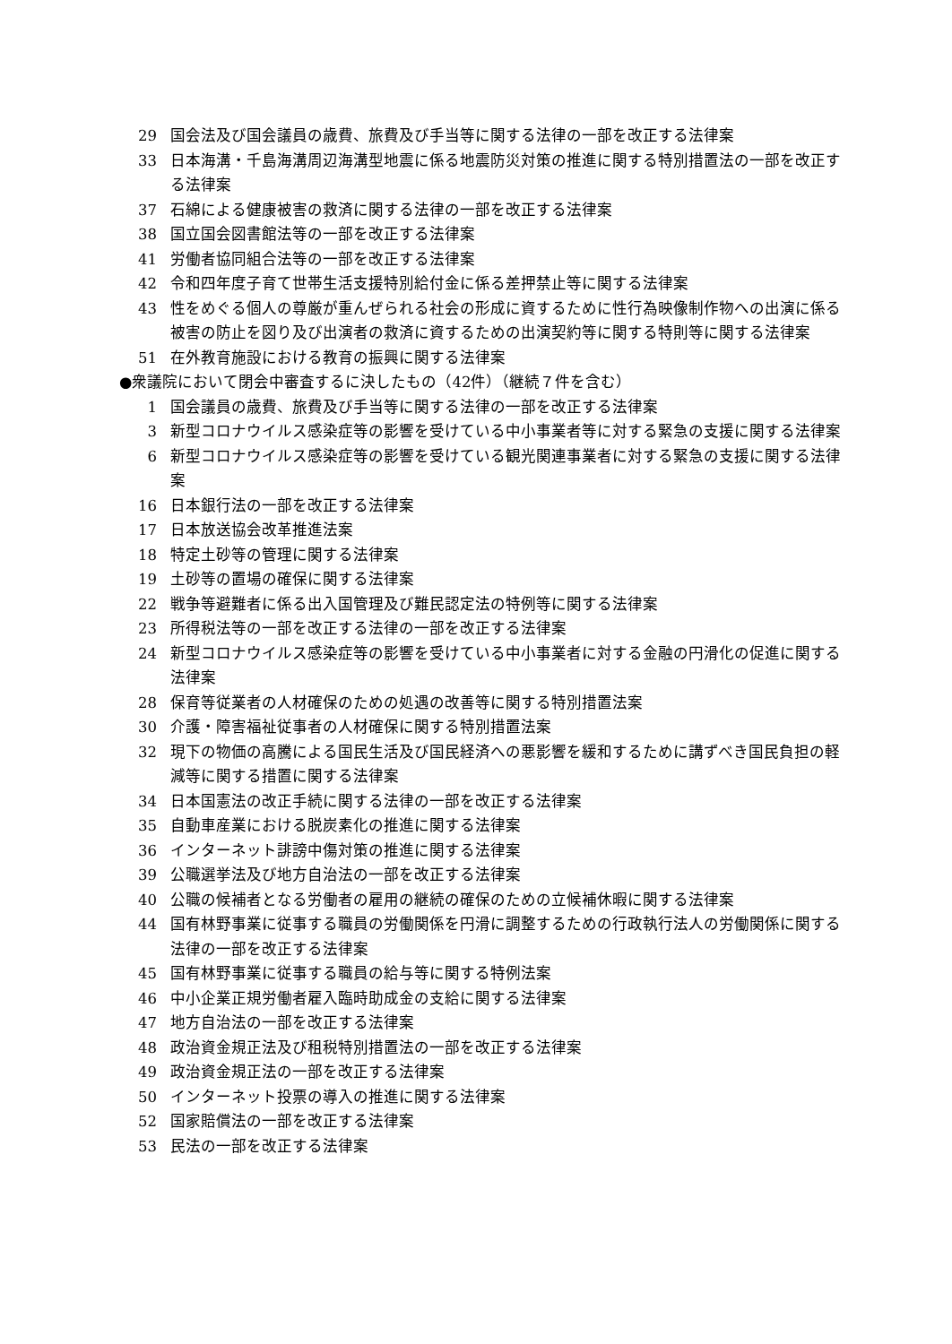29 国会法及び国会議員の歳費、旅費及び手当等に関する法律の一部を改正する法律案
33 日本海溝・千島海溝周辺海溝型地震に係る地震防災対策の推進に関する特別措置法の一部を改正する法律案
37 石綿による健康被害の救済に関する法律の一部を改正する法律案
38 国立国会図書館法等の一部を改正する法律案
41 労働者協同組合法等の一部を改正する法律案
42 令和四年度子育て世帯生活支援特別給付金に係る差押禁止等に関する法律案
43 性をめぐる個人の尊厳が重んぜられる社会の形成に資するために性行為映像制作物への出演に係る被害の防止を図り及び出演者の救済に資するための出演契約等に関する特則等に関する法律案
51 在外教育施設における教育の振興に関する法律案
●衆議院において閉会中審査するに決したもの（42件）（継続７件を含む）
1 国会議員の歳費、旅費及び手当等に関する法律の一部を改正する法律案
3 新型コロナウイルス感染症等の影響を受けている中小事業者等に対する緊急の支援に関する法律案
6 新型コロナウイルス感染症等の影響を受けている観光関連事業者に対する緊急の支援に関する法律案
16 日本銀行法の一部を改正する法律案
17 日本放送協会改革推進法案
18 特定土砂等の管理に関する法律案
19 土砂等の置場の確保に関する法律案
22 戦争等避難者に係る出入国管理及び難民認定法の特例等に関する法律案
23 所得税法等の一部を改正する法律の一部を改正する法律案
24 新型コロナウイルス感染症等の影響を受けている中小事業者に対する金融の円滑化の促進に関する法律案
28 保育等従業者の人材確保のための処遇の改善等に関する特別措置法案
30 介護・障害福祉従事者の人材確保に関する特別措置法案
32 現下の物価の高騰による国民生活及び国民経済への悪影響を緩和するために講ずべき国民負担の軽減等に関する措置に関する法律案
34 日本国憲法の改正手続に関する法律の一部を改正する法律案
35 自動車産業における脱炭素化の推進に関する法律案
36 インターネット誹謗中傷対策の推進に関する法律案
39 公職選挙法及び地方自治法の一部を改正する法律案
40 公職の候補者となる労働者の雇用の継続の確保のための立候補休暇に関する法律案
44 国有林野事業に従事する職員の労働関係を円滑に調整するための行政執行法人の労働関係に関する法律の一部を改正する法律案
45 国有林野事業に従事する職員の給与等に関する特例法案
46 中小企業正規労働者雇入臨時助成金の支給に関する法律案
47 地方自治法の一部を改正する法律案
48 政治資金規正法及び租税特別措置法の一部を改正する法律案
49 政治資金規正法の一部を改正する法律案
50 インターネット投票の導入の推進に関する法律案
52 国家賠償法の一部を改正する法律案
53 民法の一部を改正する法律案